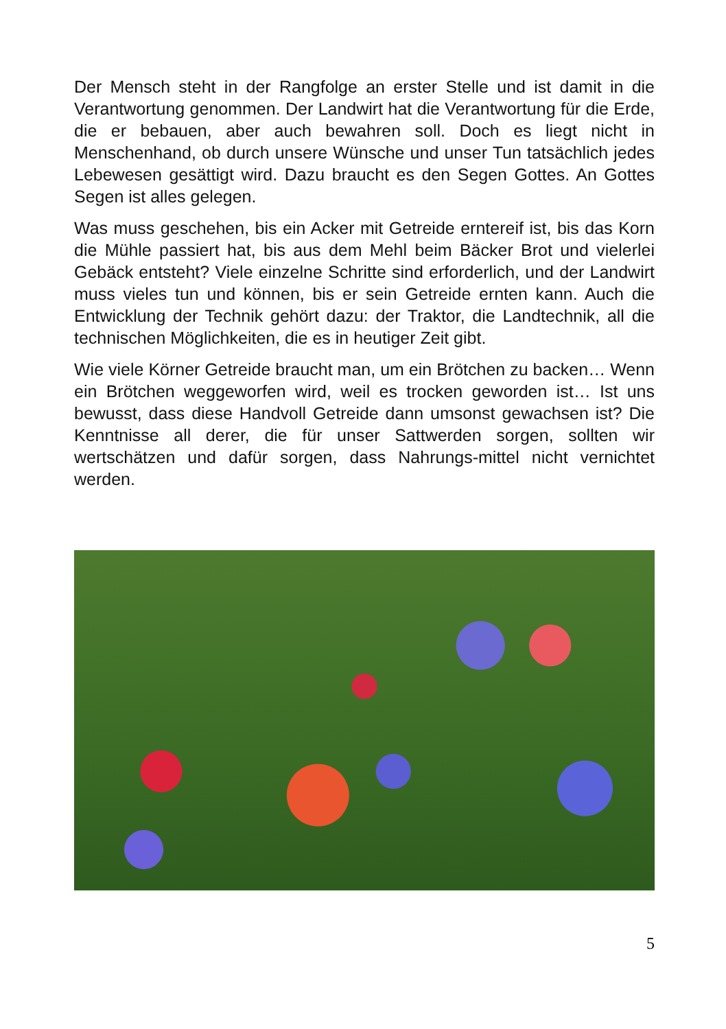Der Mensch steht in der Rangfolge an erster Stelle und ist damit in die Verantwortung genommen. Der Landwirt hat die Verantwortung für die Erde, die er bebauen, aber auch bewahren soll. Doch es liegt nicht in Menschenhand, ob durch unsere Wünsche und unser Tun tatsächlich jedes Lebewesen gesättigt wird. Dazu braucht es den Segen Gottes. An Gottes Segen ist alles gelegen.
Was muss geschehen, bis ein Acker mit Getreide erntereif ist, bis das Korn die Mühle passiert hat, bis aus dem Mehl beim Bäcker Brot und vielerlei Gebäck entsteht? Viele einzelne Schritte sind erforderlich, und der Landwirt muss vieles tun und können, bis er sein Getreide ernten kann. Auch die Entwicklung der Technik gehört dazu: der Traktor, die Landtechnik, all die technischen Möglichkeiten, die es in heutiger Zeit gibt.
Wie viele Körner Getreide braucht man, um ein Brötchen zu backen… Wenn ein Brötchen weggeworfen wird, weil es trocken geworden ist… Ist uns bewusst, dass diese Handvoll Getreide dann umsonst gewachsen ist? Die Kenntnisse all derer, die für unser Sattwerden sorgen, sollten wir wertschätzen und dafür sorgen, dass Nahrungs-mittel nicht vernichtet werden.
5